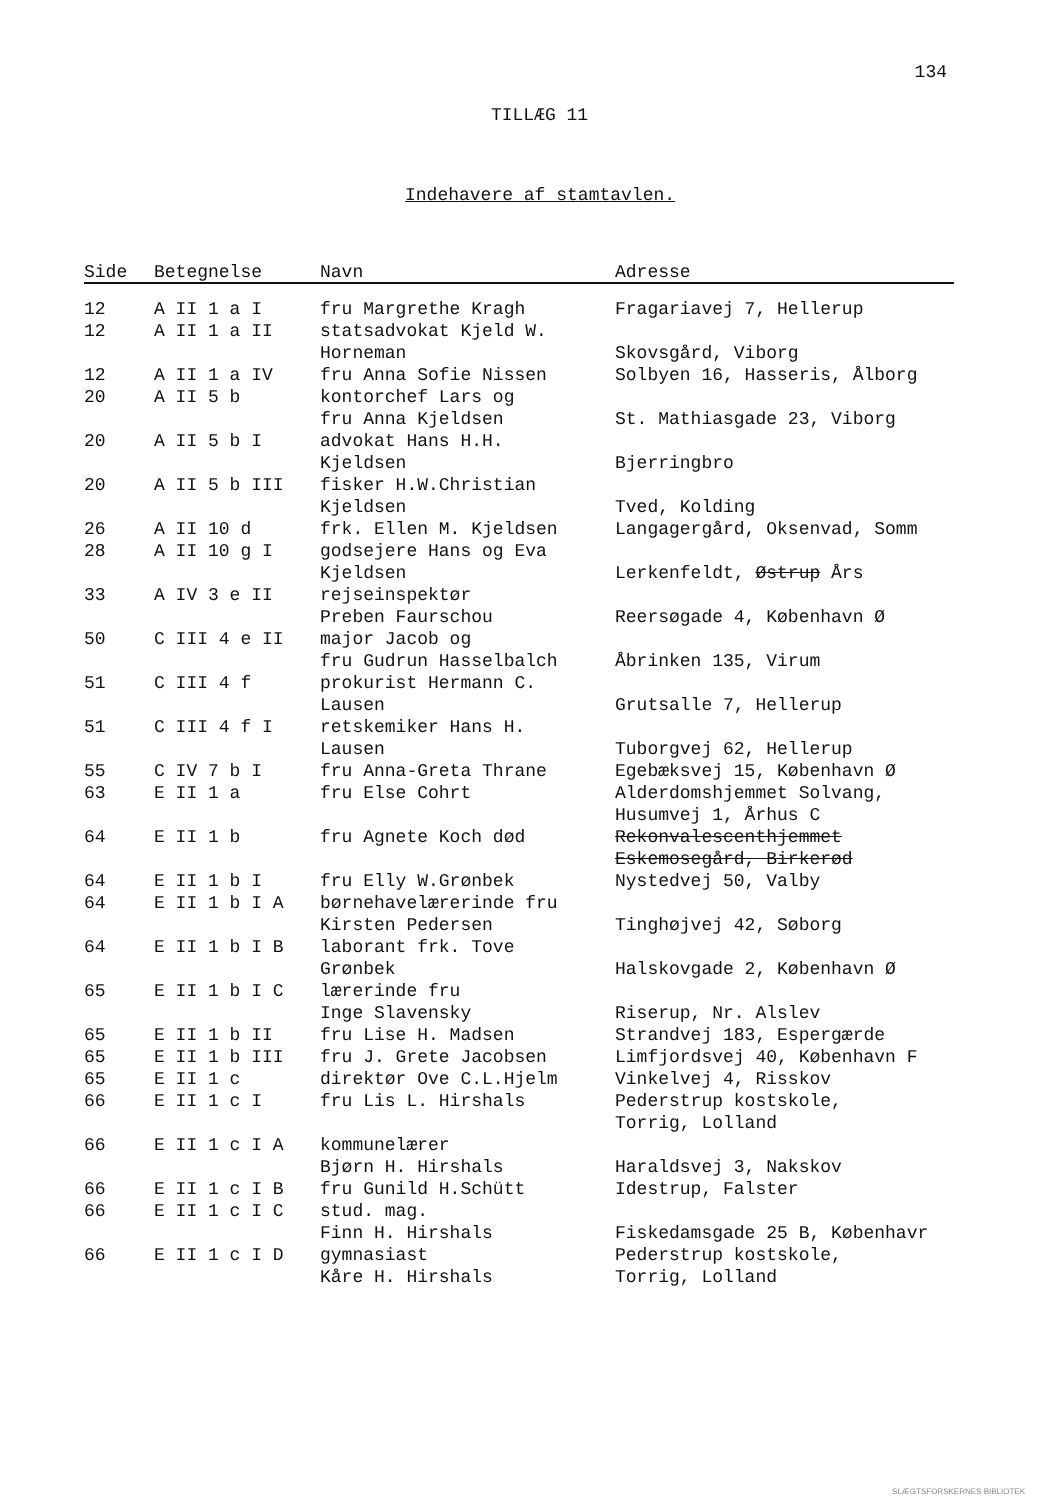134
TILLÆG 11
Indehavere af stamtavlen.
| Side | Betegnelse | Navn | Adresse |
| --- | --- | --- | --- |
| 12 | A II 1 a I | fru Margrethe Kragh | Fragariavej 7, Hellerup |
| 12 | A II 1 a II | statsadvokat Kjeld W. Horneman | Skovsgård, Viborg |
| 12 | A II 1 a IV | fru Anna Sofie Nissen | Solbyen 16, Hasseris, Ålborg |
| 20 | A II 5 b | kontorchef Lars og fru Anna Kjeldsen | St. Mathiasgade 23, Viborg |
| 20 | A II 5 b I | advokat Hans H.H. Kjeldsen | Bjerringbro |
| 20 | A II 5 b III | fisker H.W.Christian Kjeldsen | Tved, Kolding |
| 26 | A II 10 d | frk. Ellen M. Kjeldsen | Langagergård, Oksenvad, Somm |
| 28 | A II 10 g I | godsejere Hans og Eva Kjeldsen | Lerkenfeldt, Østrup Års |
| 33 | A IV 3 e II | rejseinspektør Preben Faurschou | Reersøgade 4, København Ø |
| 50 | C III 4 e II | major Jacob og fru Gudrun Hasselbalch | Åbrinken 135, Virum |
| 51 | C III 4 f | prokurist Hermann C. Lausen | Grutsalle 7, Hellerup |
| 51 | C III 4 f I | retskemiker Hans H. Lausen | Tuborgvej 62, Hellerup |
| 55 | C IV 7 b I | fru Anna-Greta Thrane | Egebæksvej 15, København Ø |
| 63 | E II 1 a | fru Else Cohrt | Alderdomshjemmet Solvang, Husumvej 1, Århus C |
| 64 | E II 1 b | fru Agnete Koch død | Rekonvalescenthjemmet Eskemosegård, Birkerød |
| 64 | E II 1 b I | fru Elly W.Grønbek | Nystedvej 50, Valby |
| 64 | E II 1 b I A | børnehavelærerinde fru Kirsten Pedersen | Tinghøjvej 42, Søborg |
| 64 | E II 1 b I B | laborant frk. Tove Grønbek | Halskovgade 2, København Ø |
| 65 | E II 1 b I C | lærerinde fru Inge Slavensky | Riserup, Nr. Alslev |
| 65 | E II 1 b II | fru Lise H. Madsen | Strandvej 183, Espergærde |
| 65 | E II 1 b III | fru J. Grete Jacobsen | Limfjordsvej 40, København F |
| 65 | E II 1 c | direktør Ove C.L.Hjelm | Vinkelvej 4, Risskov |
| 66 | E II 1 c I | fru Lis L. Hirshals | Pederstrup kostskole, Torrig, Lolland |
| 66 | E II 1 c I A | kommunelærer Bjørn H. Hirshals | Haraldsvej 3, Nakskov |
| 66 | E II 1 c I B | fru Gunild H.Schütt | Idestrup, Falster |
| 66 | E II 1 c I C | stud. mag. Finn H. Hirshals | Fiskedamsgade 25 B, Københavr |
| 66 | E II 1 c I D | gymnasiast Kåre H. Hirshals | Pederstrup kostskole, Torrig, Lolland |
SLÆGTSFORSKERNES BIBLIOTEK